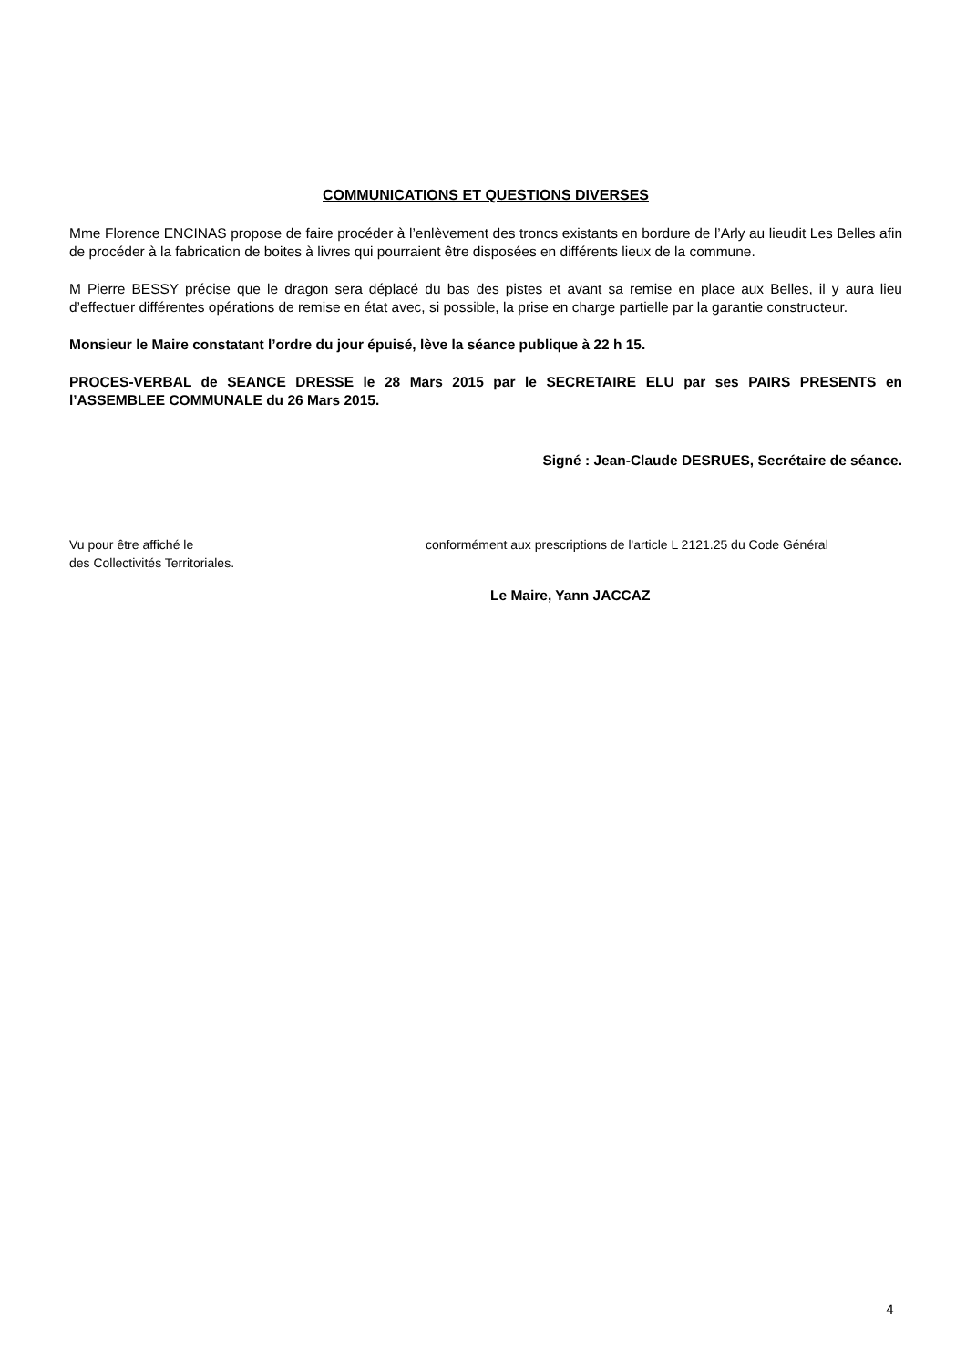COMMUNICATIONS ET QUESTIONS DIVERSES
Mme Florence ENCINAS propose de faire procéder à l’enlèvement des troncs existants en bordure de l’Arly au lieudit Les Belles afin de procéder à la fabrication de boites à livres qui pourraient être disposées en différents lieux de la commune.
M Pierre BESSY précise que le dragon sera déplacé du bas des pistes et avant sa remise en place aux Belles, il y aura lieu d’effectuer différentes opérations de remise en état avec, si possible, la prise en charge partielle par la garantie constructeur.
Monsieur le Maire constatant l’ordre du jour épuisé, lève la séance publique à 22 h 15.
PROCES-VERBAL de SEANCE DRESSE le 28 Mars 2015 par le SECRETAIRE ELU par ses PAIRS PRESENTS en l’ASSEMBLEE COMMUNALE du 26 Mars 2015.
Signé : Jean-Claude DESRUES, Secrétaire de séance.
Vu pour être affiché le conformément aux prescriptions de l'article L 2121.25 du Code Général
des Collectivités Territoriales.
Le Maire, Yann JACCAZ
4